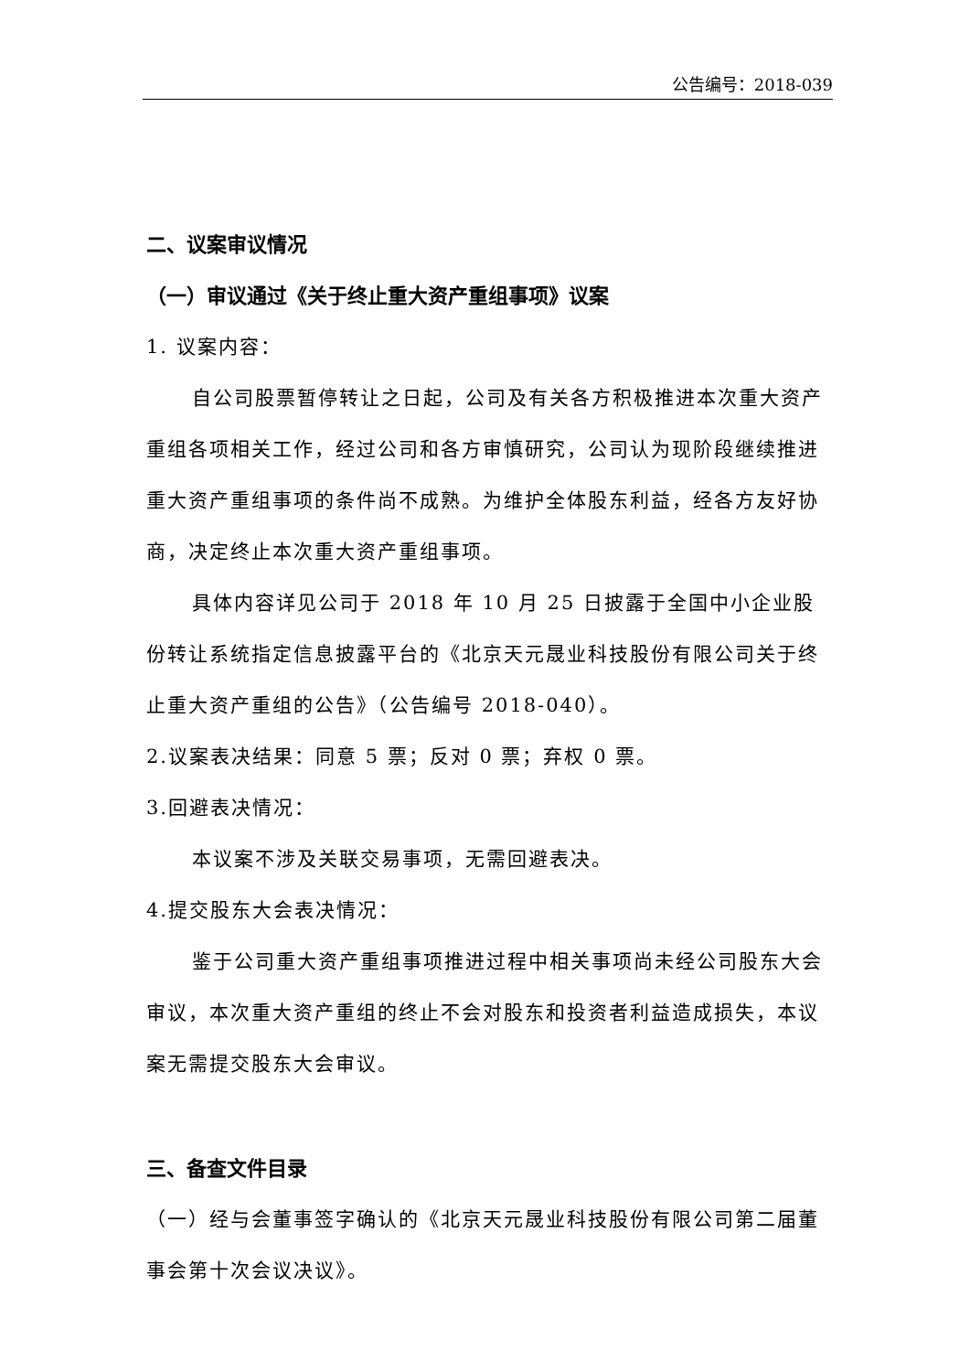公告编号：2018-039
二、议案审议情况
（一）审议通过《关于终止重大资产重组事项》议案
1. 议案内容：
自公司股票暂停转让之日起，公司及有关各方积极推进本次重大资产重组各项相关工作，经过公司和各方审慎研究，公司认为现阶段继续推进重大资产重组事项的条件尚不成熟。为维护全体股东利益，经各方友好协商，决定终止本次重大资产重组事项。
具体内容详见公司于 2018 年 10 月 25 日披露于全国中小企业股份转让系统指定信息披露平台的《北京天元晟业科技股份有限公司关于终止重大资产重组的公告》（公告编号 2018-040）。
2.议案表决结果：同意 5 票；反对 0 票；弃权 0 票。
3.回避表决情况：
本议案不涉及关联交易事项，无需回避表决。
4.提交股东大会表决情况：
鉴于公司重大资产重组事项推进过程中相关事项尚未经公司股东大会审议，本次重大资产重组的终止不会对股东和投资者利益造成损失，本议案无需提交股东大会审议。
三、备查文件目录
（一）经与会董事签字确认的《北京天元晟业科技股份有限公司第二届董事会第十次会议决议》。